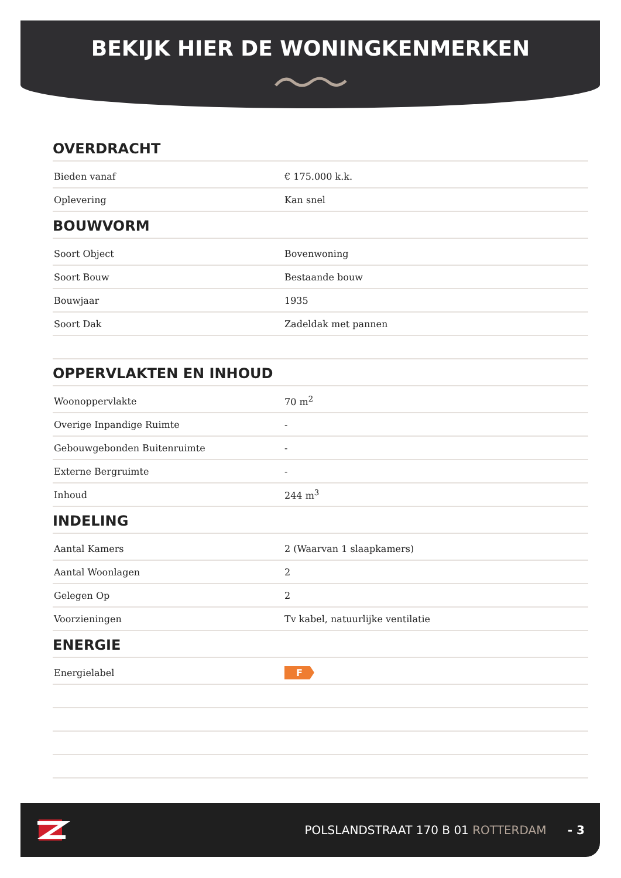BEKIJK HIER DE WONINGKENMERKEN
OVERDRACHT
| Bieden vanaf | € 175.000 k.k. |
| Oplevering | Kan snel |
BOUWVORM
| Soort Object | Bovenwoning |
| Soort Bouw | Bestaande bouw |
| Bouwjaar | 1935 |
| Soort Dak | Zadeldak met pannen |
OPPERVLAKTEN EN INHOUD
| Woonoppervlakte | 70 m<sup>2</sup> |
| Overige Inpandige Ruimte | - |
| Gebouwgebonden Buitenruimte | - |
| Externe Bergruimte | - |
| Inhoud | 244 m<sup>3</sup> |
INDELING
| Aantal Kamers | 2 (Waarvan 1 slaapkamers) |
| Aantal Woonlagen | 2 |
| Gelegen Op | 2 |
| Voorzieningen | Tv kabel, natuurlijke ventilatie |
ENERGIE
| Energielabel | F |
POLSLANDSTRAAT 170 B 01 ROTTERDAM - 3